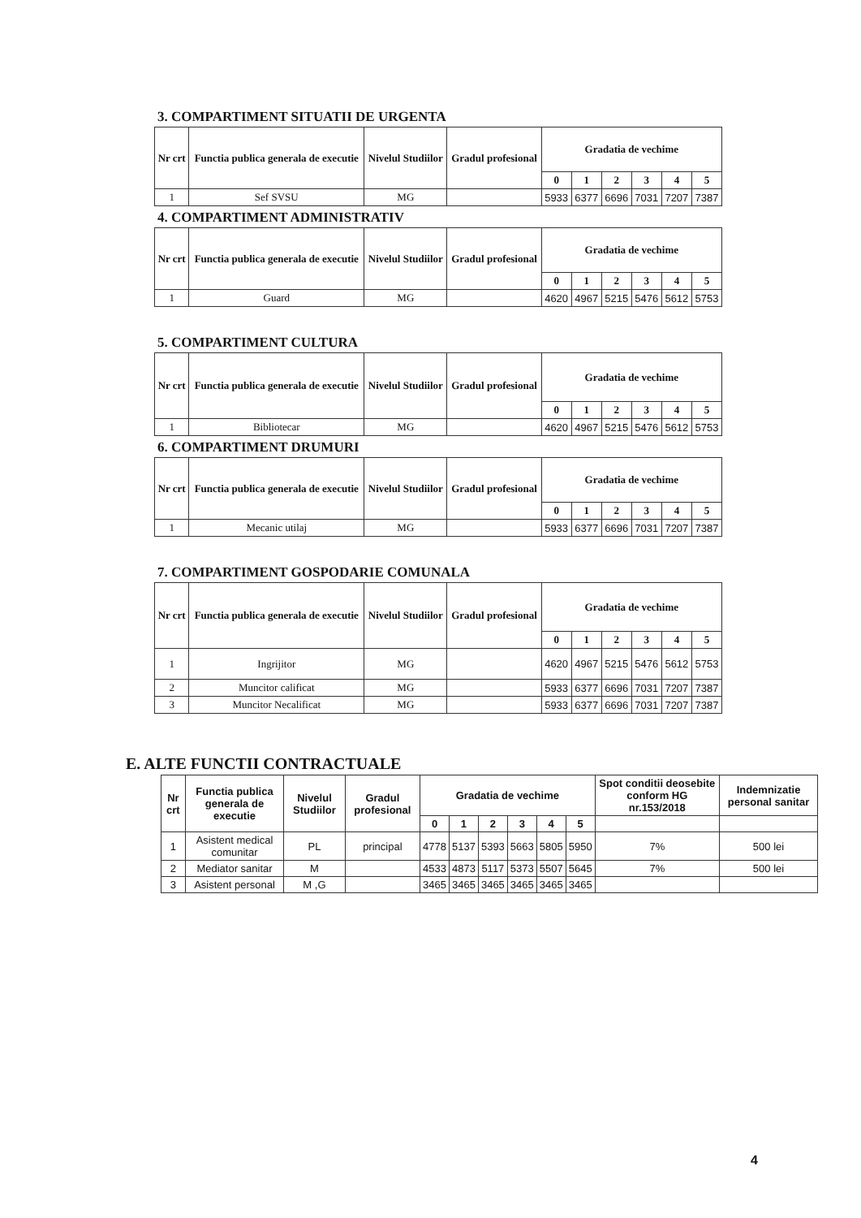3. COMPARTIMENT SITUATII DE URGENTA
| Nr crt | Functia publica generala de executie | Nivelul Studiilor | Gradul profesional | Gradatia de vechime | | | | | |
| --- | --- | --- | --- | --- | --- | --- | --- | --- | --- |
| | | | | 0 | 1 | 2 | 3 | 4 | 5 |
| 1 | Sef SVSU | MG | | 5933 | 6377 | 6696 | 7031 | 7207 | 7387 |
4. COMPARTIMENT ADMINISTRATIV
| Nr crt | Functia publica generala de executie | Nivelul Studiilor | Gradul profesional | Gradatia de vechime | | | | | |
| --- | --- | --- | --- | --- | --- | --- | --- | --- | --- |
| | | | | 0 | 1 | 2 | 3 | 4 | 5 |
| 1 | Guard | MG | | 4620 | 4967 | 5215 | 5476 | 5612 | 5753 |
5. COMPARTIMENT CULTURA
| Nr crt | Functia publica generala de executie | Nivelul Studiilor | Gradul profesional | Gradatia de vechime | | | | | |
| --- | --- | --- | --- | --- | --- | --- | --- | --- | --- |
| | | | | 0 | 1 | 2 | 3 | 4 | 5 |
| 1 | Bibliotecar | MG | | 4620 | 4967 | 5215 | 5476 | 5612 | 5753 |
6. COMPARTIMENT DRUMURI
| Nr crt | Functia publica generala de executie | Nivelul Studiilor | Gradul profesional | Gradatia de vechime | | | | | |
| --- | --- | --- | --- | --- | --- | --- | --- | --- | --- |
| | | | | 0 | 1 | 2 | 3 | 4 | 5 |
| 1 | Mecanic utilaj | MG | | 5933 | 6377 | 6696 | 7031 | 7207 | 7387 |
7. COMPARTIMENT GOSPODARIE COMUNALA
| Nr crt | Functia publica generala de executie | Nivelul Studiilor | Gradul profesional | Gradatia de vechime | | | | | |
| --- | --- | --- | --- | --- | --- | --- | --- | --- | --- |
| | | | | 0 | 1 | 2 | 3 | 4 | 5 |
| 1 | Ingrijitor | MG | | 4620 | 4967 | 5215 | 5476 | 5612 | 5753 |
| 2 | Muncitor calificat | MG | | 5933 | 6377 | 6696 | 7031 | 7207 | 7387 |
| 3 | Muncitor Necalificat | MG | | 5933 | 6377 | 6696 | 7031 | 7207 | 7387 |
E. ALTE FUNCTII CONTRACTUALE
| Nr crt | Functia publica generala de executie | Nivelul Studiilor | Gradul profesional | Gradatia de vechime | | | | | | Spot conditii deosebite conform HG nr.153/2018 | Indemnizatie personal sanitar |
| --- | --- | --- | --- | --- | --- | --- | --- | --- | --- | --- | --- |
| | | | | 0 | 1 | 2 | 3 | 4 | 5 | | |
| 1 | Asistent medical comunitar | PL | principal | 4778 | 5137 | 5393 | 5663 | 5805 | 5950 | 7% | 500 lei |
| 2 | Mediator sanitar | M | | 4533 | 4873 | 5117 | 5373 | 5507 | 5645 | 7% | 500 lei |
| 3 | Asistent personal | M ,G | | 3465 | 3465 | 3465 | 3465 | 3465 | 3465 | | |
4